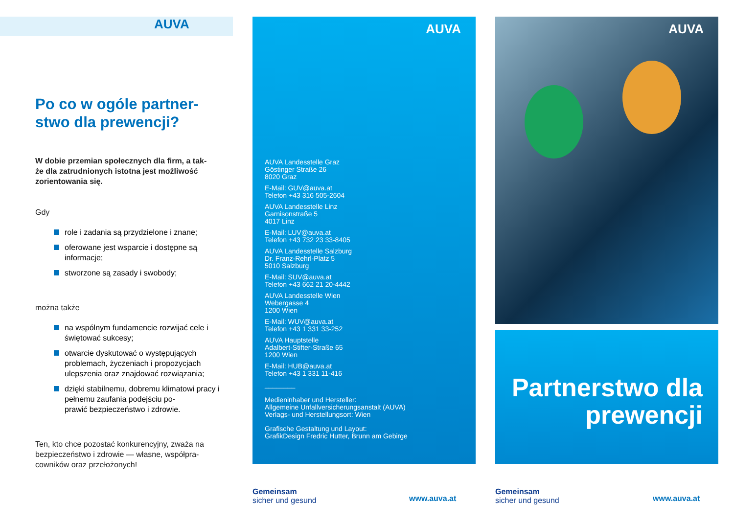AUVA
Po co w ogóle partner-
stwo dla prewencji?
W dobie przemian społecznych dla firm, a tak-
że dla zatrudnionych istotna jest możliwość zorientowania się.
Gdy
role i zadania są przydzielone i znane;
oferowane jest wsparcie i dostępne są informacje;
stworzone są zasady i swobody;
można także
na wspólnym fundamencie rozwijać cele i świętować sukcesy;
otwarcie dyskutować o występujących problemach, życzeniach i propozycjach ulepszenia oraz znajdować rozwiązania;
dzięki stabilnemu, dobremu klimatowi pracy i pełnemu zaufania podejściu po-
prawić bezpieczeństwo i zdrowie.
Ten, kto chce pozostać konkurencyjny, zważa na bezpieczeństwo i zdrowie — własne, współpra-
cowników oraz przełożonych!
AUVA
AUVA Landesstelle Graz
Göstinger Straße 26
8020 Graz
E-Mail: GUV@auva.at
Telefon +43 316 505-2604
AUVA Landesstelle Linz
Garnisonstraße 5
4017 Linz
E-Mail: LUV@auva.at
Telefon +43 732 23 33-8405
AUVA Landesstelle Salzburg
Dr. Franz-Rehrl-Platz 5
5010 Salzburg
E-Mail: SUV@auva.at
Telefon +43 662 21 20-4442
AUVA Landesstelle Wien
Webergasse 4
1200 Wien
E-Mail: WUV@auva.at
Telefon +43 1 331 33-252
AUVA Hauptstelle
Adalbert-Stifter-Straße 65
1200 Wien
E-Mail: HUB@auva.at
Telefon +43 1 331 11-416
________
Medieninhaber und Hersteller:
Allgemeine Unfallversicherungsanstalt (AUVA)
Verlags- und Herstellungsort: Wien
Grafische Gestaltung und Layout:
GrafikDesign Fredric Hutter, Brunn am Gebirge
Gemeinsam
sicher und gesund
www.auva.at
AUVA
Partnerstwo dla prewencji
Gemeinsam
sicher und gesund
www.auva.at